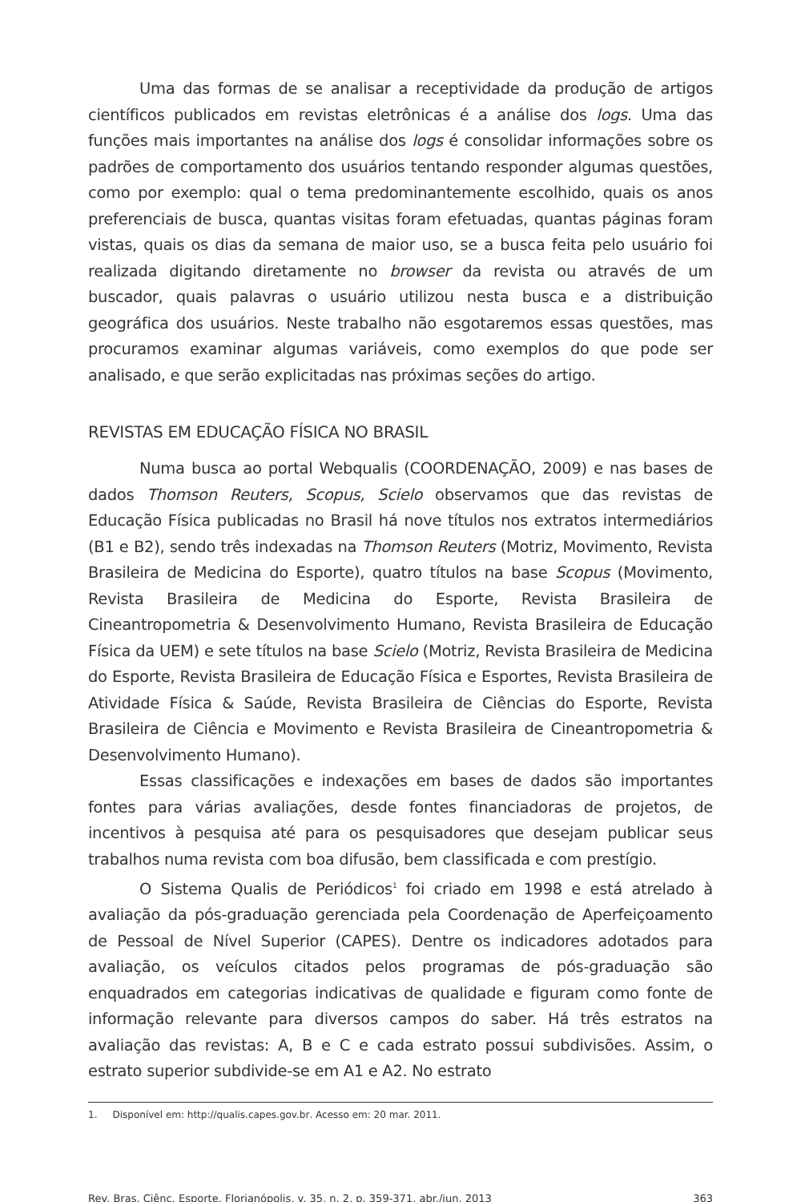Uma das formas de se analisar a receptividade da produção de artigos científicos publicados em revistas eletrônicas é a análise dos logs. Uma das funções mais importantes na análise dos logs é consolidar informações sobre os padrões de comportamento dos usuários tentando responder algumas questões, como por exemplo: qual o tema predominantemente escolhido, quais os anos preferenciais de busca, quantas visitas foram efetuadas, quantas páginas foram vistas, quais os dias da semana de maior uso, se a busca feita pelo usuário foi realizada digitando diretamente no browser da revista ou através de um buscador, quais palavras o usuário utilizou nesta busca e a distribuição geográfica dos usuários. Neste trabalho não esgotaremos essas questões, mas procuramos examinar algumas variáveis, como exemplos do que pode ser analisado, e que serão explicitadas nas próximas seções do artigo.
REVISTAS EM EDUCAÇÃO FÍSICA NO BRASIL
Numa busca ao portal Webqualis (COORDENAÇÃO, 2009) e nas bases de dados Thomson Reuters, Scopus, Scielo observamos que das revistas de Educação Física publicadas no Brasil há nove títulos nos extratos intermediários (B1 e B2), sendo três indexadas na Thomson Reuters (Motriz, Movimento, Revista Brasileira de Medicina do Esporte), quatro títulos na base Scopus (Movimento, Revista Brasileira de Medicina do Esporte, Revista Brasileira de Cineantropometria & Desenvolvimento Humano, Revista Brasileira de Educação Física da UEM) e sete títulos na base Scielo (Motriz, Revista Brasileira de Medicina do Esporte, Revista Brasileira de Educação Física e Esportes, Revista Brasileira de Atividade Física & Saúde, Revista Brasileira de Ciências do Esporte, Revista Brasileira de Ciência e Movimento e Revista Brasileira de Cineantropometria & Desenvolvimento Humano).
Essas classificações e indexações em bases de dados são importantes fontes para várias avaliações, desde fontes financiadoras de projetos, de incentivos à pesquisa até para os pesquisadores que desejam publicar seus trabalhos numa revista com boa difusão, bem classificada e com prestígio.
O Sistema Qualis de Periódicos<sup>1</sup> foi criado em 1998 e está atrelado à avaliação da pós-graduação gerenciada pela Coordenação de Aperfeiçoamento de Pessoal de Nível Superior (CAPES). Dentre os indicadores adotados para avaliação, os veículos citados pelos programas de pós-graduação são enquadrados em categorias indicativas de qualidade e figuram como fonte de informação relevante para diversos campos do saber. Há três estratos na avaliação das revistas: A, B e C e cada estrato possui subdivisões. Assim, o estrato superior subdivide-se em A1 e A2. No estrato
1. Disponível em: http://qualis.capes.gov.br. Acesso em: 20 mar. 2011.
Rev. Bras. Ciênc. Esporte, Florianópolis, v. 35, n. 2, p. 359-371, abr./jun. 2013 363